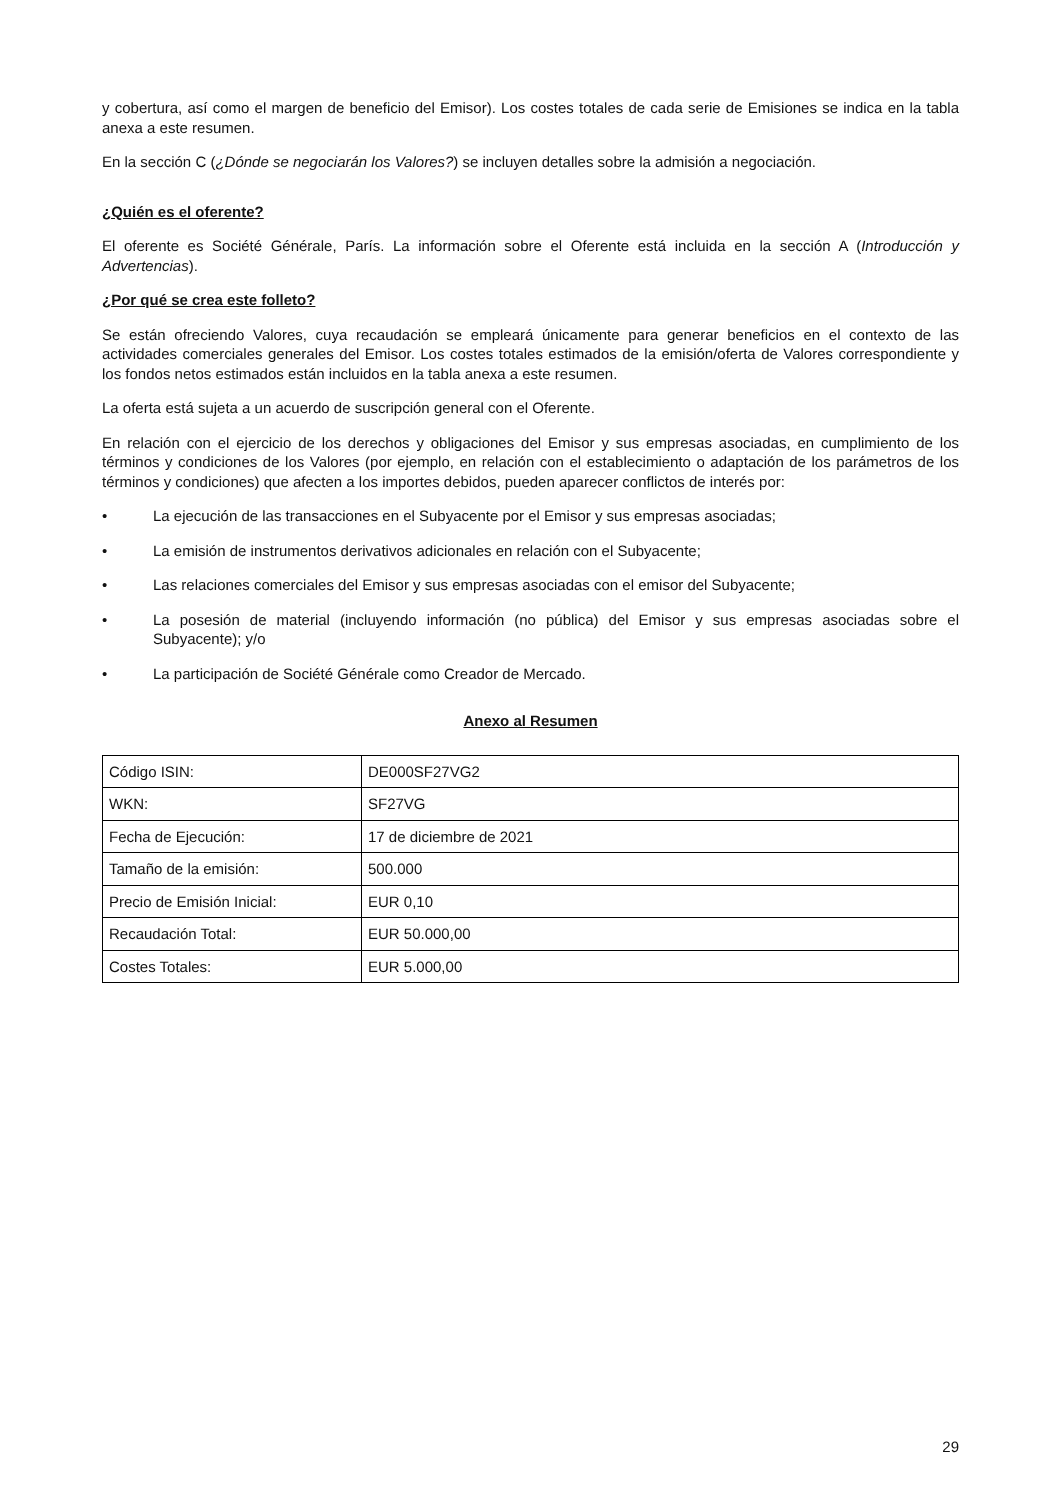y cobertura, así como el margen de beneficio del Emisor). Los costes totales de cada serie de Emisiones se indica en la tabla anexa a este resumen.
En la sección C (¿Dónde se negociarán los Valores?) se incluyen detalles sobre la admisión a negociación.
¿Quién es el oferente?
El oferente es Société Générale, París. La información sobre el Oferente está incluida en la sección A (Introducción y Advertencias).
¿Por qué se crea este folleto?
Se están ofreciendo Valores, cuya recaudación se empleará únicamente para generar beneficios en el contexto de las actividades comerciales generales del Emisor. Los costes totales estimados de la emisión/oferta de Valores correspondiente y los fondos netos estimados están incluidos en la tabla anexa a este resumen.
La oferta está sujeta a un acuerdo de suscripción general con el Oferente.
En relación con el ejercicio de los derechos y obligaciones del Emisor y sus empresas asociadas, en cumplimiento de los términos y condiciones de los Valores (por ejemplo, en relación con el establecimiento o adaptación de los parámetros de los términos y condiciones) que afecten a los importes debidos, pueden aparecer conflictos de interés por:
• La ejecución de las transacciones en el Subyacente por el Emisor y sus empresas asociadas;
• La emisión de instrumentos derivativos adicionales en relación con el Subyacente;
• Las relaciones comerciales del Emisor y sus empresas asociadas con el emisor del Subyacente;
• La posesión de material (incluyendo información (no pública) del Emisor y sus empresas asociadas sobre el Subyacente); y/o
• La participación de Société Générale como Creador de Mercado.
Anexo al Resumen
| Código ISIN: | DE000SF27VG2 |
| WKN: | SF27VG |
| Fecha de Ejecución: | 17 de diciembre de 2021 |
| Tamaño de la emisión: | 500.000 |
| Precio de Emisión Inicial: | EUR 0,10 |
| Recaudación Total: | EUR 50.000,00 |
| Costes Totales: | EUR 5.000,00 |
29